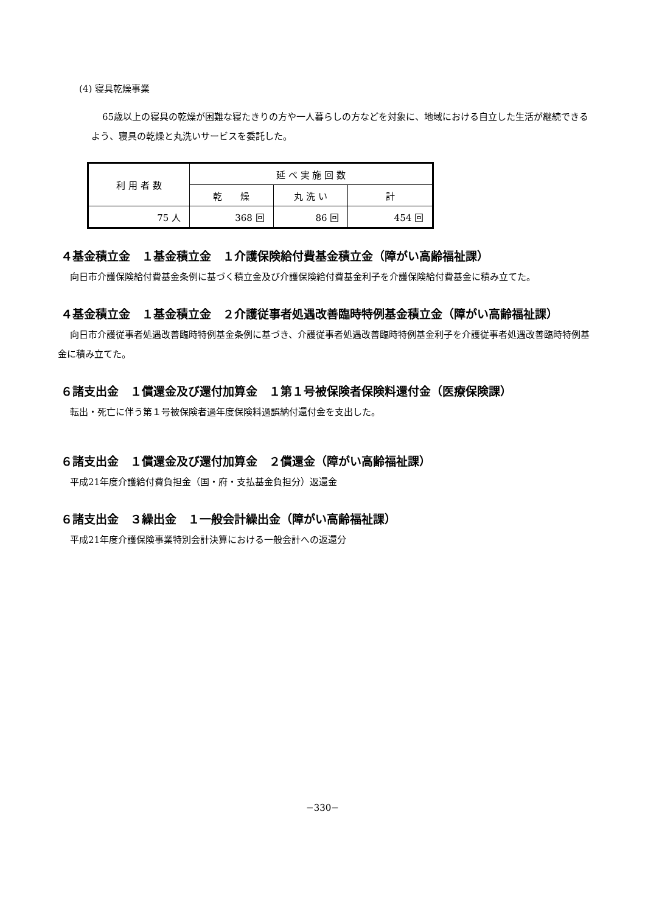(4) 寝具乾燥事業
65歳以上の寝具の乾燥が困難な寝たきりの方や一人暮らしの方などを対象に、地域における自立した生活が継続できるよう、寝具の乾燥と丸洗いサービスを委託した。
| 利 用 者 数 | 延 べ 実 施 回 数 | | |
| --- | --- | --- | --- |
| | 乾 燥 | 丸 洗 い | 計 |
| 75 人 | 368 回 | 86 回 | 454 回 |
４基金積立金　１基金積立金　１介護保険給付費基金積立金（障がい高齢福祉課）
向日市介護保険給付費基金条例に基づく積立金及び介護保険給付費基金利子を介護保険給付費基金に積み立てた。
４基金積立金　１基金積立金　２介護従事者処遇改善臨時特例基金積立金（障がい高齢福祉課）
向日市介護従事者処遇改善臨時特例基金条例に基づき、介護従事者処遇改善臨時特例基金利子を介護従事者処遇改善臨時特例基金に積み立てた。
６諸支出金　１償還金及び還付加算金　１第１号被保険者保険料還付金（医療保険課）
転出・死亡に伴う第１号被保険者過年度保険料過誤納付還付金を支出した。
６諸支出金　１償還金及び還付加算金　２償還金（障がい高齢福祉課）
平成21年度介護給付費負担金（国・府・支払基金負担分）返還金
６諸支出金　３繰出金　１一般会計繰出金（障がい高齢福祉課）
平成21年度介護保険事業特別会計決算における一般会計への返還分
−330−